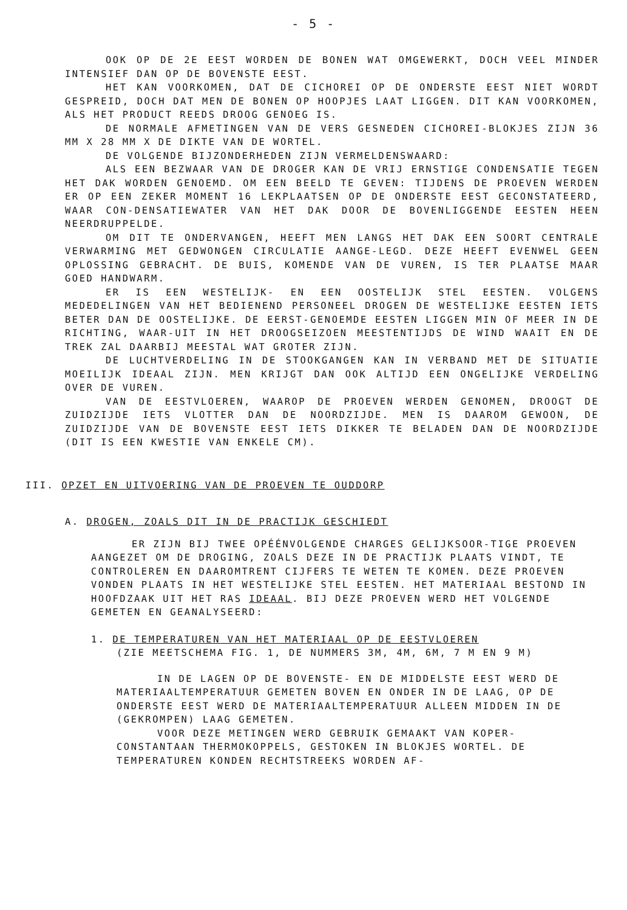- 5 -
OOK OP DE 2E EEST WORDEN DE BONEN WAT OMGEWERKT, DOCH VEEL MINDER INTENSIEF DAN OP DE BOVENSTE EEST.
HET KAN VOORKOMEN, DAT DE CICHOREI OP DE ONDERSTE EEST NIET WORDT GESPREID, DOCH DAT MEN DE BONEN OP HOOPJES LAAT LIGGEN. DIT KAN VOORKOMEN, ALS HET PRODUCT REEDS DROOG GENOEG IS.
DE NORMALE AFMETINGEN VAN DE VERS GESNEDEN CICHOREI-BLOKJES ZIJN 36 MM X 28 MM X DE DIKTE VAN DE WORTEL.
DE VOLGENDE BIJZONDERHEDEN ZIJN VERMELDENSWAARD:
ALS EEN BEZWAAR VAN DE DROGER KAN DE VRIJ ERNSTIGE CONDENSATIE TEGEN HET DAK WORDEN GENOEMD. OM EEN BEELD TE GEVEN: TIJDENS DE PROEVEN WERDEN ER OP EEN ZEKER MOMENT 16 LEKPLAATSEN OP DE ONDERSTE EEST GECONSTATEERD, WAAR CON-DENSATIEWATER VAN HET DAK DOOR DE BOVENLIGGENDE EESTEN HEEN NEERDRUPPELDE.
OM DIT TE ONDERVANGEN, HEEFT MEN LANGS HET DAK EEN SOORT CENTRALE VERWARMING MET GEDWONGEN CIRCULATIE AANGE-LEGD. DEZE HEEFT EVENWEL GEEN OPLOSSING GEBRACHT. DE BUIS, KOMENDE VAN DE VUREN, IS TER PLAATSE MAAR GOED HANDWARM.
ER IS EEN WESTELIJK- EN EEN OOSTELIJK STEL EESTEN. VOLGENS MEDEDELINGEN VAN HET BEDIENEND PERSONEEL DROGEN DE WESTELIJKE EESTEN IETS BETER DAN DE OOSTELIJKE. DE EERST-GENOEMDE EESTEN LIGGEN MIN OF MEER IN DE RICHTING, WAAR-UIT IN HET DROOGSEIZOEN MEESTENTIJDS DE WIND WAAIT EN DE TREK ZAL DAARBIJ MEESTAL WAT GROTER ZIJN.
DE LUCHTVERDELING IN DE STOOKGANGEN KAN IN VERBAND MET DE SITUATIE MOEILIJK IDEAAL ZIJN. MEN KRIJGT DAN OOK ALTIJD EEN ONGELIJKE VERDELING OVER DE VUREN.
VAN DE EESTVLOEREN, WAAROP DE PROEVEN WERDEN GENOMEN, DROOGT DE ZUIDZIJDE IETS VLOTTER DAN DE NOORDZIJDE. MEN IS DAAROM GEWOON, DE ZUIDZIJDE VAN DE BOVENSTE EEST IETS DIKKER TE BELADEN DAN DE NOORDZIJDE (DIT IS EEN KWESTIE VAN ENKELE CM).
III. OPZET EN UITVOERING VAN DE PROEVEN TE OUDDORP
A. DROGEN, ZOALS DIT IN DE PRACTIJK GESCHIEDT
ER ZIJN BIJ TWEE OPÉÉNVOLGENDE CHARGES GELIJKSOOR-TIGE PROEVEN AANGEZET OM DE DROGING, ZOALS DEZE IN DE PRACTIJK PLAATS VINDT, TE CONTROLEREN EN DAAROMTRENT CIJFERS TE WETEN TE KOMEN. DEZE PROEVEN VONDEN PLAATS IN HET WESTELIJKE STEL EESTEN. HET MATERIAAL BESTOND IN HOOFDZAAK UIT HET RAS IDEAAL. BIJ DEZE PROEVEN WERD HET VOLGENDE GEMETEN EN GEANALYSEERD:
1. DE TEMPERATUREN VAN HET MATERIAAL OP DE EESTVLOEREN
(ZIE MEETSCHEMA FIG. 1, DE NUMMERS 3M, 4M, 6M, 7 M EN 9 M)
IN DE LAGEN OP DE BOVENSTE- EN DE MIDDELSTE EEST WERD DE MATERIAALTEMPERATUUR GEMETEN BOVEN EN ONDER IN DE LAAG, OP DE ONDERSTE EEST WERD DE MATERIAALTEMPERATUUR ALLEEN MIDDEN IN DE (GEKROMPEN) LAAG GEMETEN.
VOOR DEZE METINGEN WERD GEBRUIK GEMAAKT VAN KOPER-CONSTANTAAN THERMOKOPPELS, GESTOKEN IN BLOKJES WORTEL. DE TEMPERATUREN KONDEN RECHTSTREEKS WORDEN AF-